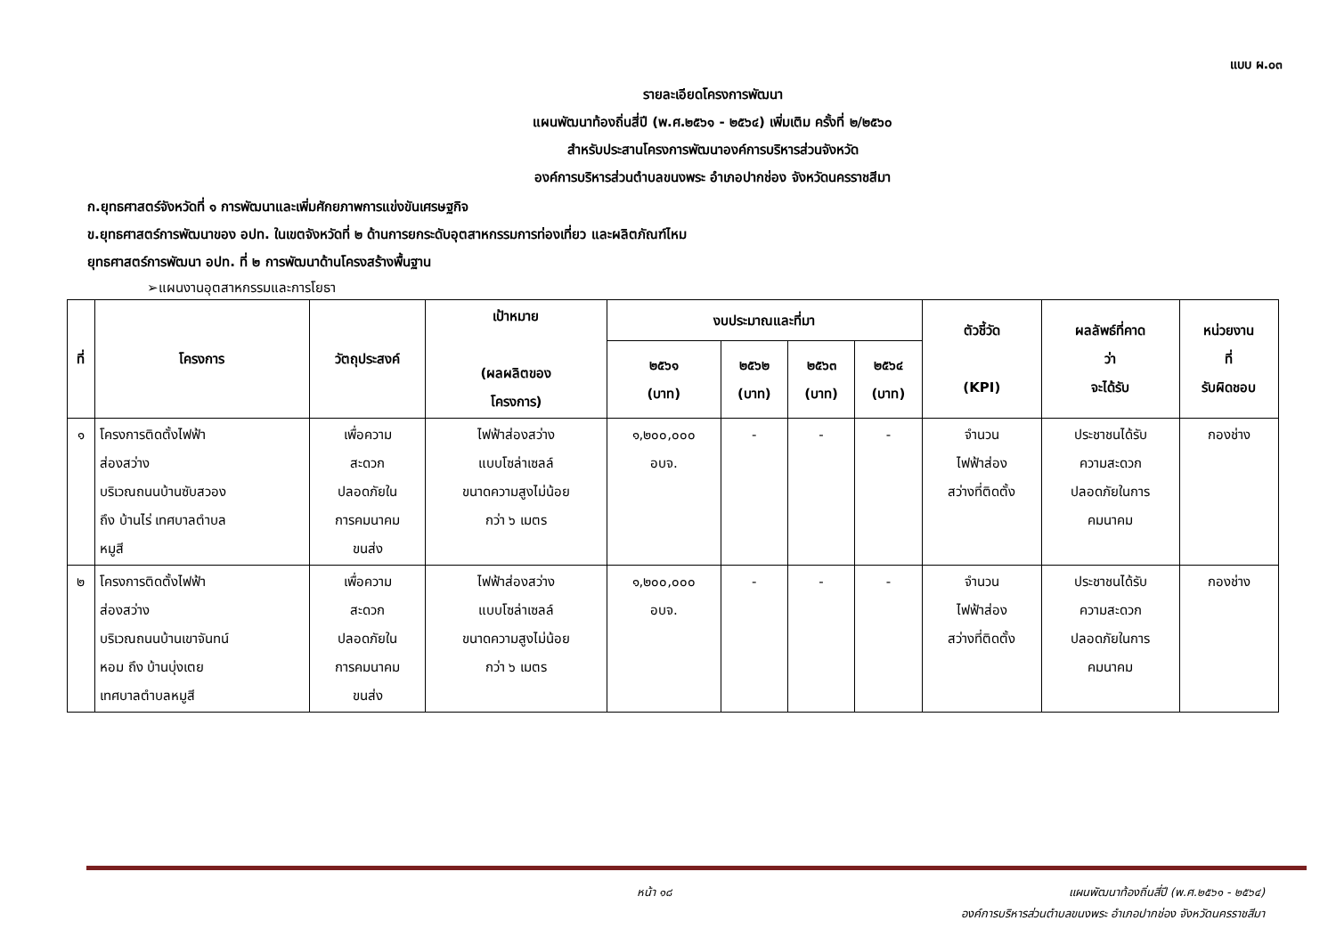แบบ ผ.๐๓
รายละเอียดโครงการพัฒนา
แผนพัฒนาท้องถิ่นสี่ปี (พ.ศ.๒๕๖๑ - ๒๕๖๔) เพิ่มเติม ครั้งที่ ๒/๒๕๖๐
สำหรับประสานโครงการพัฒนาองค์การบริหารส่วนจังหวัด
องค์การบริหารส่วนตำบลขนงพระ อำเภอปากช่อง จังหวัดนครราชสีมา
ก.ยุทธศาสตร์จังหวัดที่ ๑ การพัฒนาและเพิ่มศักยภาพการแข่งขันเศรษฐกิจ
ข.ยุทธศาสตร์การพัฒนาของ อปท. ในเขตจังหวัดที่ ๒ ด้านการยกระดับอุตสาหกรรมการท่องเที่ยว และผลิตภัณฑ์ไหม
ยุทธศาสตร์การพัฒนา อปท. ที่ ๒ การพัฒนาด้านโครงสร้างพื้นฐาน
➢แผนงานอุตสาหกรรมและการโยธา
| ที่ | โครงการ | วัตถุประสงค์ | เป้าหมาย (ผลผลิตของ โครงการ) | งบประมาณและที่มา | | | | ตัวชี้วัด (KPI) | ผลลัพธ์ที่คาด ว่า จะได้รับ | หน่วยงาน ที่ รับผิดชอบ |
| --- | --- | --- | --- | --- | --- | --- | --- | --- | --- | --- |
| | | | | ๒๕๖๑ (บาท) | ๒๕๖๒ (บาท) | ๒๕๖๓ (บาท) | ๒๕๖๔ (บาท) | | | |
| ๑ | โครงการติดตั้งไฟฟ้า ส่องสว่าง บริเวณถนนบ้านซับสวอง ถึง บ้านไร่ เทศบาลตำบล หมูสี | เพื่อความ สะดวก ปลอดภัยใน การคมนาคม ขนส่ง | ไฟฟ้าส่องสว่าง แบบโซล่าเซลล์ ขนาดความสูงไม่น้อย กว่า ๖ เมตร | ๑,๒๐๐,๐๐๐ อบจ. | - | - | - | จำนวน ไฟฟ้าส่อง สว่างที่ติดตั้ง | ประชาชนได้รับ ความสะดวก ปลอดภัยในการ คมนาคม | กองช่าง |
| ๒ | โครงการติดตั้งไฟฟ้า ส่องสว่าง บริเวณถนนบ้านเขาจันทน์ หอม ถึง บ้านบุ่งเตย เทศบาลตำบลหมูสี | เพื่อความ สะดวก ปลอดภัยใน การคมนาคม ขนส่ง | ไฟฟ้าส่องสว่าง แบบโซล่าเซลล์ ขนาดความสูงไม่น้อย กว่า ๖ เมตร | ๑,๒๐๐,๐๐๐ อบจ. | - | - | - | จำนวน ไฟฟ้าส่อง สว่างที่ติดตั้ง | ประชาชนได้รับ ความสะดวก ปลอดภัยในการ คมนาคม | กองช่าง |
หน้า ๑๘
แผนพัฒนาท้องถิ่นสี่ปี (พ.ศ.๒๕๖๑ - ๒๕๖๔)
องค์การบริหารส่วนตำบลขนงพระ อำเภอปากช่อง จังหวัดนครราชสีมา